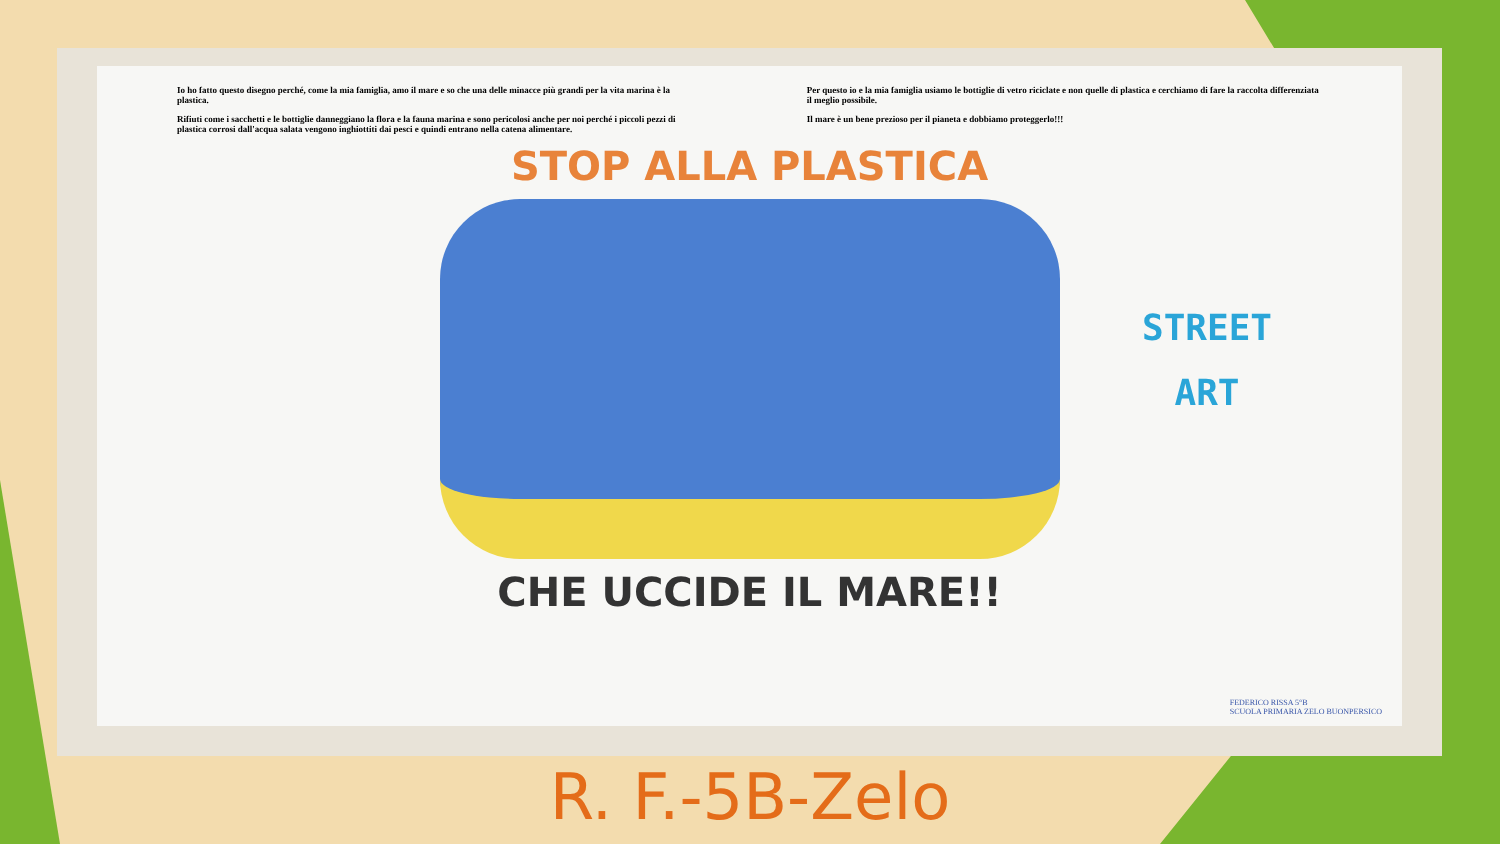Io ho fatto questo disegno perché, come la mia famiglia, amo il mare e so che una delle minacce più grandi per la vita marina è la plastica.
Rifiuti come i sacchetti e le bottiglie danneggiano la flora e la fauna marina e sono pericolosi anche per noi perché i piccoli pezzi di plastica corrosi dall'acqua salata vengono inghiottiti dai pesci e quindi entrano nella catena alimentare.
Per questo io e la mia famiglia usiamo le bottiglie di vetro riciclate e non quelle di plastica e cerchiamo di fare la raccolta differenziata il meglio possibile.
Il mare è un bene prezioso per il pianeta e dobbiamo proteggerlo!!!
STOP ALLA PLASTICA
CHE UCCIDE IL MARE!!
STREET
ART
FEDERICO RISSA 5°B
SCUOLA PRIMARIA ZELO BUONPERSICO
R. F.-5B-Zelo